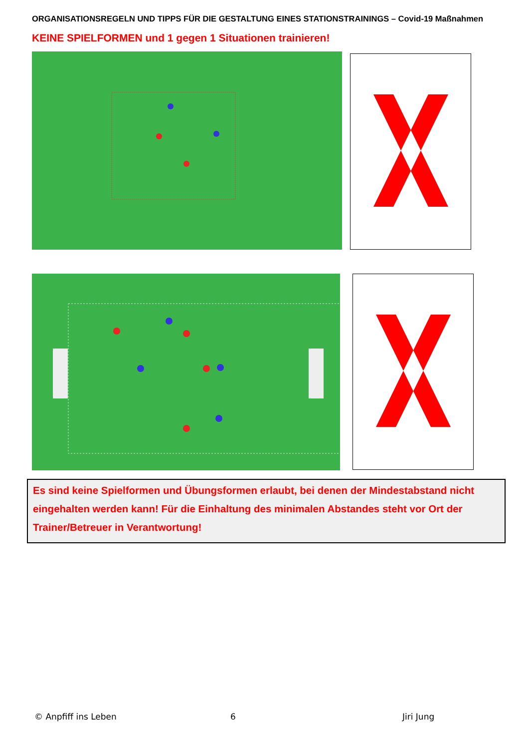ORGANISATIONSREGELN UND TIPPS FÜR DIE GESTALTUNG EINES STATIONSTRAININGS – Covid-19 Maßnahmen
KEINE SPIELFORMEN und 1 gegen 1 Situationen trainieren!
Es sind keine Spielformen und Übungsformen erlaubt, bei denen der Mindestabstand nicht eingehalten werden kann! Für die Einhaltung des minimalen Abstandes steht vor Ort der Trainer/Betreuer in Verantwortung!
© Anpfiff ins Leben 6 Jiri Jung